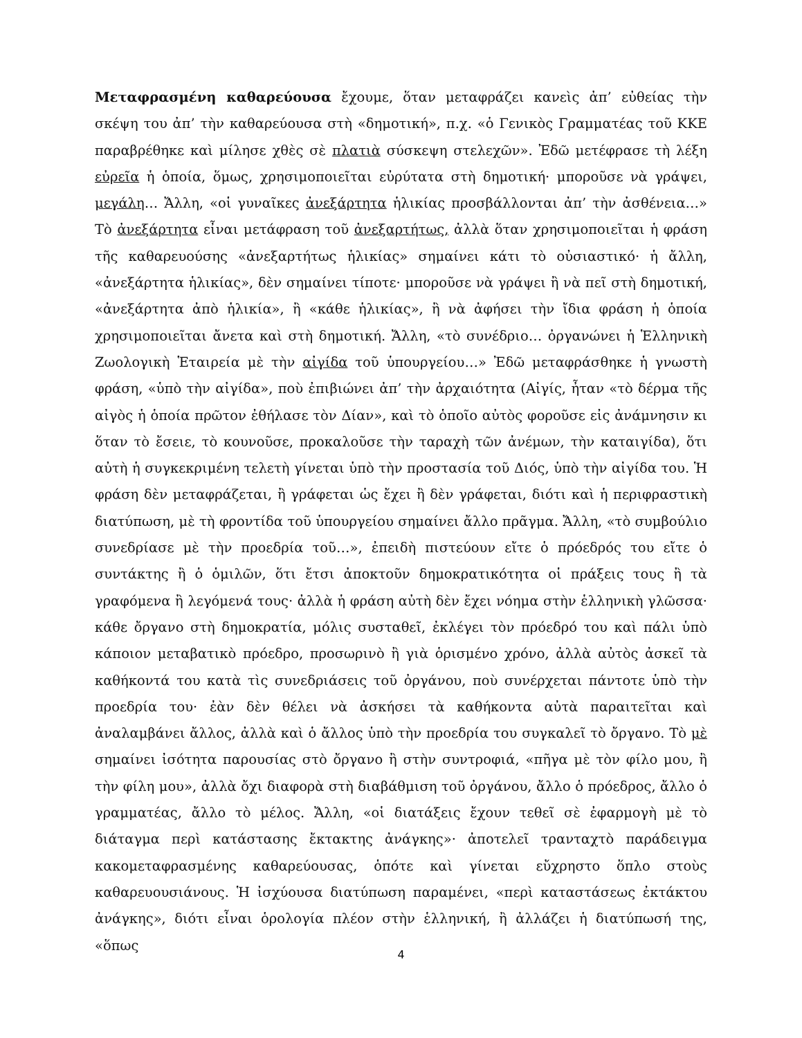Μεταφρασμένη καθαρεύουσα ἔχουμε, ὅταν μεταφράζει κανεὶς ἀπ’ εὐθείας τὴν σκέψη του ἀπ’ τὴν καθαρεύουσα στὴ «δημοτική», π.χ. «ὁ Γενικὸς Γραμματέας τοῦ ΚΚΕ παραβρέθηκε καὶ μίλησε χθὲς σὲ πλατιὰ σύσκεψη στελεχῶν». Ἐδῶ μετέφρασε τὴ λέξη εὐρεῖα ἡ ὁποία, ὅμως, χρησιμοποιεῖται εὐρύτατα στὴ δημοτική· μποροῦσε νὰ γράψει, μεγάλη… Ἄλλη, «οἱ γυναῖκες ἀνεξάρτητα ἡλικίας προσβάλλονται ἀπ’ τὴν ἀσθένεια…» Τὸ ἀνεξάρτητα εἶναι μετάφραση τοῦ ἀνεξαρτήτως, ἀλλὰ ὅταν χρησιμοποιεῖται ἡ φράση τῆς καθαρευούσης «ἀνεξαρτήτως ἡλικίας» σημαίνει κάτι τὸ οὐσιαστικό· ἡ ἄλλη, «ἀνεξάρτητα ἡλικίας», δὲν σημαίνει τίποτε· μποροῦσε νὰ γράψει ἢ νὰ πεῖ στὴ δημοτική, «ἀνεξάρτητα ἀπὸ ἡλικία», ἢ «κάθε ἡλικίας», ἢ νὰ ἀφήσει τὴν ἴδια φράση ἡ ὁποία χρησιμοποιεῖται ἄνετα καὶ στὴ δημοτική. Ἄλλη, «τὸ συνέδριο… ὀργανώνει ἡ Ἑλληνικὴ Ζωολογικὴ Ἑταιρεία μὲ τὴν αἰγίδα τοῦ ὑπουργείου…» Ἐδῶ μεταφράσθηκε ἡ γνωστὴ φράση, «ὑπὸ τὴν αἰγίδα», ποὺ ἐπιβιώνει ἀπ’ τὴν ἀρχαιότητα (Αἰγίς, ἦταν «τὸ δέρμα τῆς αἰγὸς ἡ ὁποία πρῶτον ἐθήλασε τὸν Δίαν», καὶ τὸ ὁποῖο αὐτὸς φοροῦσε εἰς ἀνάμνησιν κι ὅταν τὸ ἔσειε, τὸ κουνοῦσε, προκαλοῦσε τὴν ταραχὴ τῶν ἀνέμων, τὴν καταιγίδα), ὅτι αὐτὴ ἡ συγκεκριμένη τελετὴ γίνεται ὑπὸ τὴν προστασία τοῦ Διός, ὑπὸ τὴν αἰγίδα του. Ἡ φράση δὲν μεταφράζεται, ἢ γράφεται ὡς ἔχει ἢ δὲν γράφεται, διότι καὶ ἡ περιφραστικὴ διατύπωση, μὲ τὴ φροντίδα τοῦ ὑπουργείου σημαίνει ἄλλο πρᾶγμα. Ἄλλη, «τὸ συμβούλιο συνεδρίασε μὲ τὴν προεδρία τοῦ…», ἐπειδὴ πιστεύουν εἴτε ὁ πρόεδρός του εἴτε ὁ συντάκτης ἢ ὁ ὁμιλῶν, ὅτι ἔτσι ἀποκτοῦν δημοκρατικότητα οἱ πράξεις τους ἢ τὰ γραφόμενα ἢ λεγόμενά τους· ἀλλὰ ἡ φράση αὐτὴ δὲν ἔχει νόημα στὴν ἑλληνικὴ γλῶσσα· κάθε ὄργανο στὴ δημοκρατία, μόλις συσταθεῖ, ἐκλέγει τὸν πρόεδρό του καὶ πάλι ὑπὸ κάποιον μεταβατικὸ πρόεδρο, προσωρινὸ ἢ γιὰ ὁρισμένο χρόνο, ἀλλὰ αὐτὸς ἀσκεῖ τὰ καθήκοντά του κατὰ τὶς συνεδριάσεις τοῦ ὀργάνου, ποὺ συνέρχεται πάντοτε ὑπὸ τὴν προεδρία του· ἐὰν δὲν θέλει νὰ ἀσκήσει τὰ καθήκοντα αὐτὰ παραιτεῖται καὶ ἀναλαμβάνει ἄλλος, ἀλλὰ καὶ ὁ ἄλλος ὑπὸ τὴν προεδρία του συγκαλεῖ τὸ ὄργανο. Τὸ μὲ σημαίνει ἰσότητα παρουσίας στὸ ὄργανο ἢ στὴν συντροφιά, «πῆγα μὲ τὸν φίλο μου, ἢ τὴν φίλη μου», ἀλλὰ ὄχι διαφορὰ στὴ διαβάθμιση τοῦ ὀργάνου, ἄλλο ὁ πρόεδρος, ἄλλο ὁ γραμματέας, ἄλλο τὸ μέλος. Ἄλλη, «οἱ διατάξεις ἔχουν τεθεῖ σὲ ἐφαρμογὴ μὲ τὸ διάταγμα περὶ κατάστασης ἔκτακτης ἀνάγκης»· ἀποτελεῖ τρανταχτὸ παράδειγμα κακομεταφρασμένης καθαρεύουσας, ὁπότε καὶ γίνεται εὔχρηστο ὅπλο στοὺς καθαρευουσιάνους. Ἡ ἰσχύουσα διατύπωση παραμένει, «περὶ καταστάσεως ἐκτάκτου ἀνάγκης», διότι εἶναι ὁρολογία πλέον στὴν ἑλληνική, ἢ ἀλλάζει ἡ διατύπωσή της, «ὅπως
4